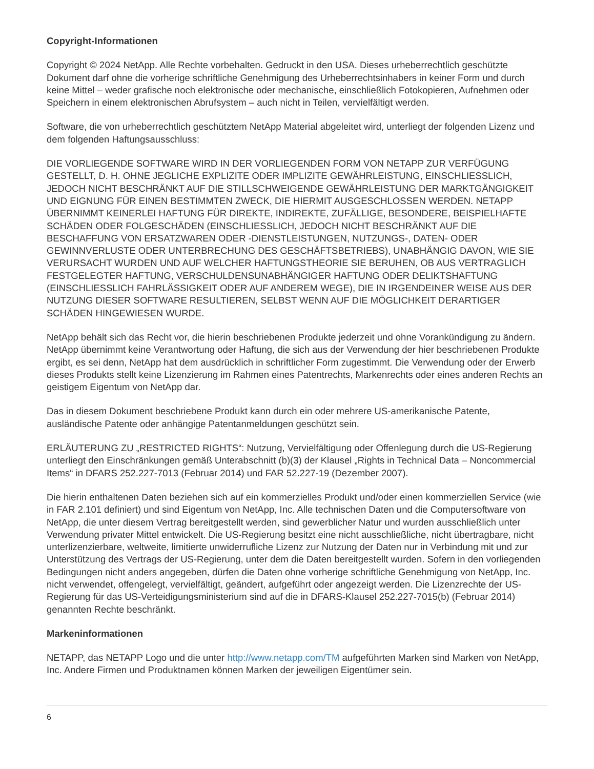Copyright-Informationen
Copyright © 2024 NetApp. Alle Rechte vorbehalten. Gedruckt in den USA. Dieses urheberrechtlich geschützte Dokument darf ohne die vorherige schriftliche Genehmigung des Urheberrechtsinhabers in keiner Form und durch keine Mittel – weder grafische noch elektronische oder mechanische, einschließlich Fotokopieren, Aufnehmen oder Speichern in einem elektronischen Abrufsystem – auch nicht in Teilen, vervielfältigt werden.
Software, die von urheberrechtlich geschütztem NetApp Material abgeleitet wird, unterliegt der folgenden Lizenz und dem folgenden Haftungsausschluss:
DIE VORLIEGENDE SOFTWARE WIRD IN DER VORLIEGENDEN FORM VON NETAPP ZUR VERFÜGUNG GESTELLT, D. H. OHNE JEGLICHE EXPLIZITE ODER IMPLIZITE GEWÄHRLEISTUNG, EINSCHLIESSLICH, JEDOCH NICHT BESCHRÄNKT AUF DIE STILLSCHWEIGENDE GEWÄHRLEISTUNG DER MARKTGÄNGIGKEIT UND EIGNUNG FÜR EINEN BESTIMMTEN ZWECK, DIE HIERMIT AUSGESCHLOSSEN WERDEN. NETAPP ÜBERNIMMT KEINERLEI HAFTUNG FÜR DIREKTE, INDIREKTE, ZUFÄLLIGE, BESONDERE, BEISPIELHAFTE SCHÄDEN ODER FOLGESCHÄDEN (EINSCHLIESSLICH, JEDOCH NICHT BESCHRÄNKT AUF DIE BESCHAFFUNG VON ERSATZWAREN ODER -DIENSTLEISTUNGEN, NUTZUNGS-, DATEN- ODER GEWINNVERLUSTE ODER UNTERBRECHUNG DES GESCHÄFTSBETRIEBS), UNABHÄNGIG DAVON, WIE SIE VERURSACHT WURDEN UND AUF WELCHER HAFTUNGSTHEORIE SIE BERUHEN, OB AUS VERTRAGLICH FESTGELEGTER HAFTUNG, VERSCHULDENSUNABHÄNGIGER HAFTUNG ODER DELIKTSHAFTUNG (EINSCHLIESSLICH FAHRLÄSSIGKEIT ODER AUF ANDEREM WEGE), DIE IN IRGENDEINER WEISE AUS DER NUTZUNG DIESER SOFTWARE RESULTIEREN, SELBST WENN AUF DIE MÖGLICHKEIT DERARTIGER SCHÄDEN HINGEWIESEN WURDE.
NetApp behält sich das Recht vor, die hierin beschriebenen Produkte jederzeit und ohne Vorankündigung zu ändern. NetApp übernimmt keine Verantwortung oder Haftung, die sich aus der Verwendung der hier beschriebenen Produkte ergibt, es sei denn, NetApp hat dem ausdrücklich in schriftlicher Form zugestimmt. Die Verwendung oder der Erwerb dieses Produkts stellt keine Lizenzierung im Rahmen eines Patentrechts, Markenrechts oder eines anderen Rechts an geistigem Eigentum von NetApp dar.
Das in diesem Dokument beschriebene Produkt kann durch ein oder mehrere US-amerikanische Patente, ausländische Patente oder anhängige Patentanmeldungen geschützt sein.
ERLÄUTERUNG ZU „RESTRICTED RIGHTS“: Nutzung, Vervielfältigung oder Offenlegung durch die US-Regierung unterliegt den Einschränkungen gemäß Unterabschnitt (b)(3) der Klausel „Rights in Technical Data – Noncommercial Items“ in DFARS 252.227-7013 (Februar 2014) und FAR 52.227-19 (Dezember 2007).
Die hierin enthaltenen Daten beziehen sich auf ein kommerzielles Produkt und/oder einen kommerziellen Service (wie in FAR 2.101 definiert) und sind Eigentum von NetApp, Inc. Alle technischen Daten und die Computersoftware von NetApp, die unter diesem Vertrag bereitgestellt werden, sind gewerblicher Natur und wurden ausschließlich unter Verwendung privater Mittel entwickelt. Die US-Regierung besitzt eine nicht ausschließliche, nicht übertragbare, nicht unterlizenzierbare, weltweite, limitierte unwiderrufliche Lizenz zur Nutzung der Daten nur in Verbindung mit und zur Unterstützung des Vertrags der US-Regierung, unter dem die Daten bereitgestellt wurden. Sofern in den vorliegenden Bedingungen nicht anders angegeben, dürfen die Daten ohne vorherige schriftliche Genehmigung von NetApp, Inc. nicht verwendet, offengelegt, vervielfältigt, geändert, aufgeführt oder angezeigt werden. Die Lizenzrechte der US-Regierung für das US-Verteidigungsministerium sind auf die in DFARS-Klausel 252.227-7015(b) (Februar 2014) genannten Rechte beschränkt.
Markeninformationen
NETAPP, das NETAPP Logo und die unter http://www.netapp.com/TM aufgeführten Marken sind Marken von NetApp, Inc. Andere Firmen und Produktnamen können Marken der jeweiligen Eigentümer sein.
6